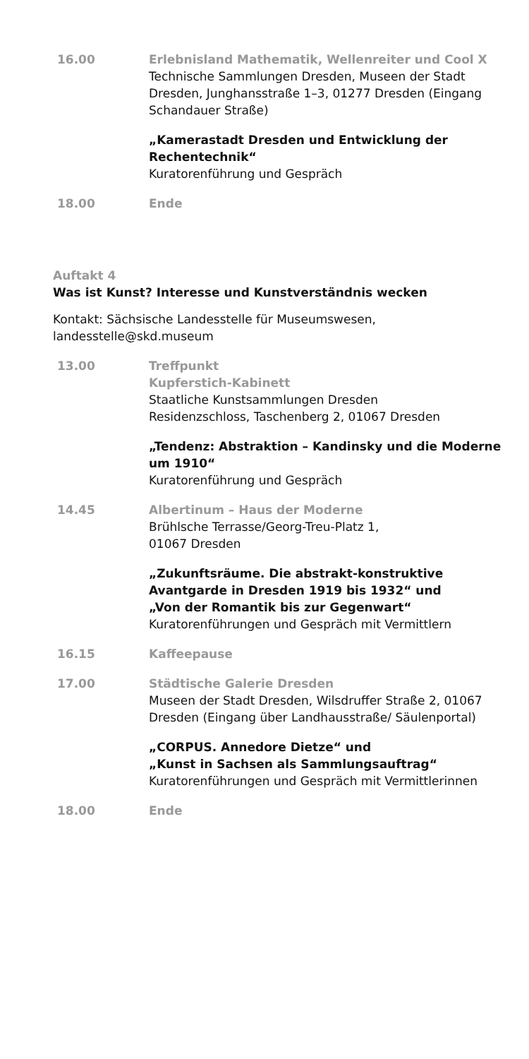| 16.00 | Erlebnisland Mathematik, Wellenreiter und Cool X Technische Sammlungen Dresden, Museen der Stadt Dresden, Junghansstraße 1–3, 01277 Dresden (Eingang Schandauer Straße) |
| | „Kamerastadt Dresden und Entwicklung der Rechentechnik“ Kuratorenführung und Gespräch |
| 18.00 | Ende |
Auftakt 4
Was ist Kunst? Interesse und Kunstverständnis wecken
Kontakt: Sächsische Landesstelle für Museumswesen, landesstelle@skd.museum
| 13.00 | Treffpunkt Kupferstich-Kabinett Staatliche Kunstsammlungen Dresden Residenzschloss, Taschenberg 2, 01067 Dresden |
| | „Tendenz: Abstraktion – Kandinsky und die Moderne um 1910“ Kuratorenführung und Gespräch |
| 14.45 | Albertinum – Haus der Moderne Brühlsche Terrasse/Georg-Treu-Platz 1, 01067 Dresden |
| | „Zukunftsräume. Die abstrakt-konstruktive Avantgarde in Dresden 1919 bis 1932“ und „Von der Romantik bis zur Gegenwart“ Kuratorenführungen und Gespräch mit Vermittlern |
| 16.15 | Kaffeepause |
| 17.00 | Städtische Galerie Dresden Museen der Stadt Dresden, Wilsdruffer Straße 2, 01067 Dresden (Eingang über Landhausstraße/ Säulenportal) |
| | „CORPUS. Annedore Dietze“ und „Kunst in Sachsen als Sammlungsauftrag“ Kuratorenführungen und Gespräch mit Vermittlerinnen |
| 18.00 | Ende |